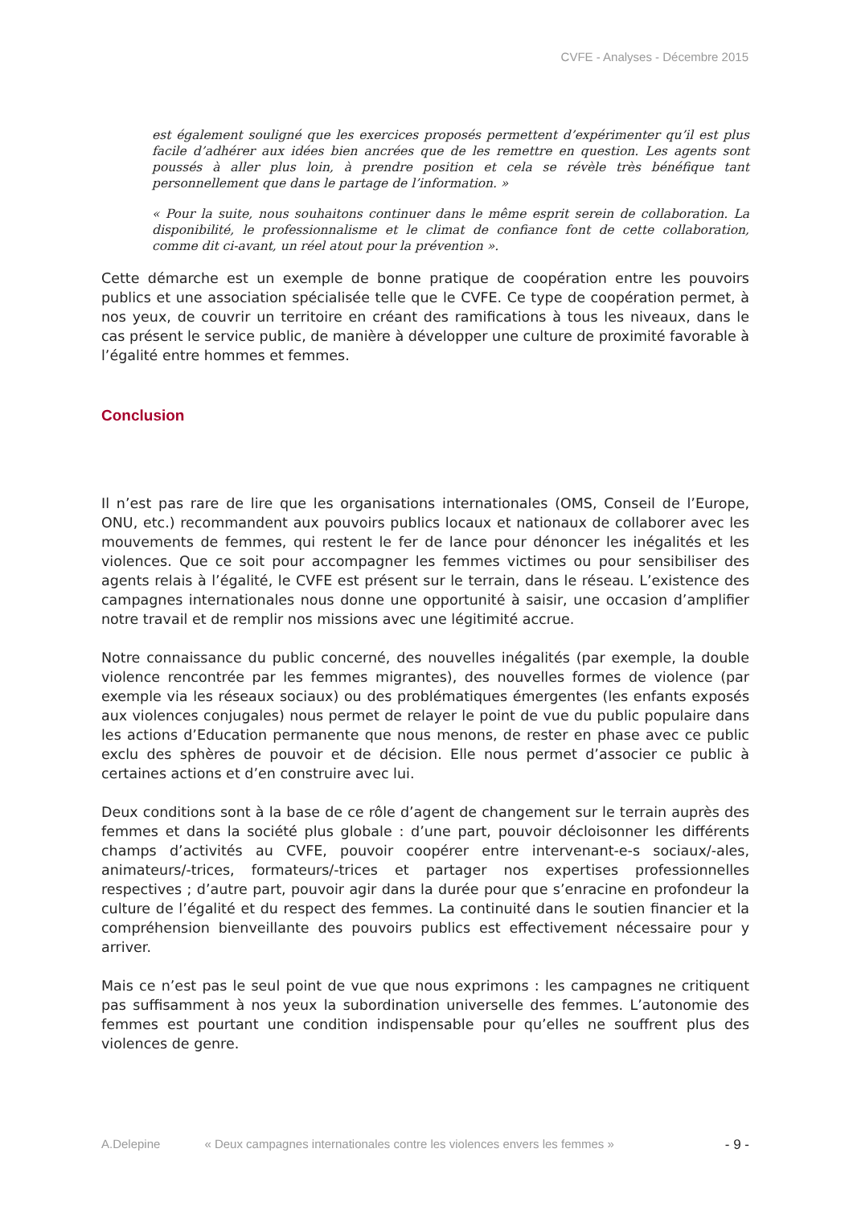CVFE - Analyses - Décembre 2015
est également souligné que les exercices proposés permettent d’expérimenter qu’il est plus facile d’adhérer aux idées bien ancrées que de les remettre en question. Les agents sont poussés à aller plus loin, à prendre position et cela se révèle très bénéfique tant personnellement que dans le partage de l’information. »
« Pour la suite, nous souhaitons continuer dans le même esprit serein de collaboration. La disponibilité, le professionnalisme et le climat de confiance font de cette collaboration, comme dit ci-avant, un réel atout pour la prévention ».
Cette démarche est un exemple de bonne pratique de coopération entre les pouvoirs publics et une association spécialisée telle que le CVFE. Ce type de coopération permet, à nos yeux, de couvrir un territoire en créant des ramifications à tous les niveaux, dans le cas présent le service public, de manière à développer une culture de proximité favorable à l’égalité entre hommes et femmes.
Conclusion
Il n’est pas rare de lire que les organisations internationales (OMS, Conseil de l’Europe, ONU, etc.) recommandent aux pouvoirs publics locaux et nationaux de collaborer avec les mouvements de femmes, qui restent le fer de lance pour dénoncer les inégalités et les violences. Que ce soit pour accompagner les femmes victimes ou pour sensibiliser des agents relais à l’égalité, le CVFE est présent sur le terrain, dans le réseau. L’existence des campagnes internationales nous donne une opportunité à saisir, une occasion d’amplifier notre travail et de remplir nos missions avec une légitimité accrue.
Notre connaissance du public concerné, des nouvelles inégalités (par exemple, la double violence rencontrée par les femmes migrantes), des nouvelles formes de violence (par exemple via les réseaux sociaux) ou des problématiques émergentes (les enfants exposés aux violences conjugales) nous permet de relayer le point de vue du public populaire dans les actions d’Education permanente que nous menons, de rester en phase avec ce public exclu des sphères de pouvoir et de décision. Elle nous permet d’associer ce public à certaines actions et d’en construire avec lui.
Deux conditions sont à la base de ce rôle d’agent de changement sur le terrain auprès des femmes et dans la société plus globale : d’une part, pouvoir décloisonner les différents champs d’activités au CVFE, pouvoir coopérer entre intervenant-e-s sociaux/-ales, animateurs/-trices, formateurs/-trices et partager nos expertises professionnelles respectives ; d’autre part, pouvoir agir dans la durée pour que s’enracine en profondeur la culture de l’égalité et du respect des femmes. La continuité dans le soutien financier et la compréhension bienveillante des pouvoirs publics est effectivement nécessaire pour y arriver.
Mais ce n’est pas le seul point de vue que nous exprimons : les campagnes ne critiquent pas suffisamment à nos yeux la subordination universelle des femmes. L’autonomie des femmes est pourtant une condition indispensable pour qu’elles ne souffrent plus des violences de genre.
A.Delepine « Deux campagnes internationales contre les violences envers les femmes » - 9 -